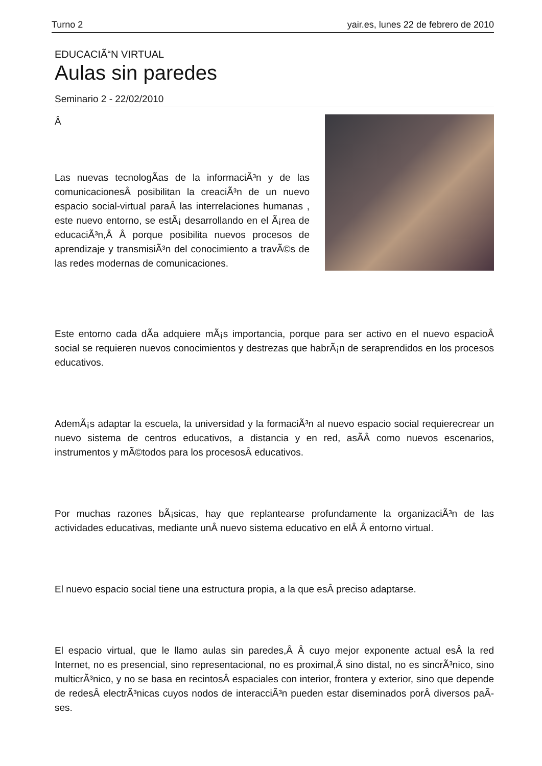Turno 2 yair.es, lunes 22 de febrero de 2010
EDUCACIÃ“N VIRTUAL
Aulas sin paredes
Seminario 2 - 22/02/2010
Â
Las nuevas tecnologÃ­as de la informaciÃ³n y de las comunicacionesÂ posibilitan la creaciÃ³n de un nuevo espacio social-virtual paraÂ las interrelaciones humanas , este nuevo entorno, se estÃ¡ desarrollando en el Ã¡rea de educaciÃ³n,Â Â porque posibilita nuevos procesos de aprendizaje y transmisiÃ³n del conocimiento a travÃ©s de las redes modernas de comunicaciones.
Este entorno cada dÃ­a adquiere mÃ¡s importancia, porque para ser activo en el nuevo espacioÂ social se requieren nuevos conocimientos y destrezas que habrÃ¡n de seraprendidos en los procesos educativos.
AdemÃ¡s adaptar la escuela, la universidad y la formaciÃ³n al nuevo espacio social requierecrear un nuevo sistema de centros educativos, a distancia y en red, asÃ­Â como nuevos escenarios, instrumentos y mÃ©todos para los procesosÂ educativos.
Por muchas razones bÃ¡sicas, hay que replantearse profundamente la organizaciÃ³n de las actividades educativas, mediante unÂ nuevo sistema educativo en elÂ Â entorno virtual.
El nuevo espacio social tiene una estructura propia, a la que esÂ preciso adaptarse.
El espacio virtual, que le llamo aulas sin paredes,Â Â cuyo mejor exponente actual esÂ la red Internet, no es presencial, sino representacional, no es proximal,Â sino distal, no es sincrÃ³nico, sino multicrÃ³nico, y no se basa en recintosÂ espaciales con interior, frontera y exterior, sino que depende de redesÂ electrÃ³nicas cuyos nodos de interacciÃ³n pueden estar diseminados porÂ diversos paÃ­ses.